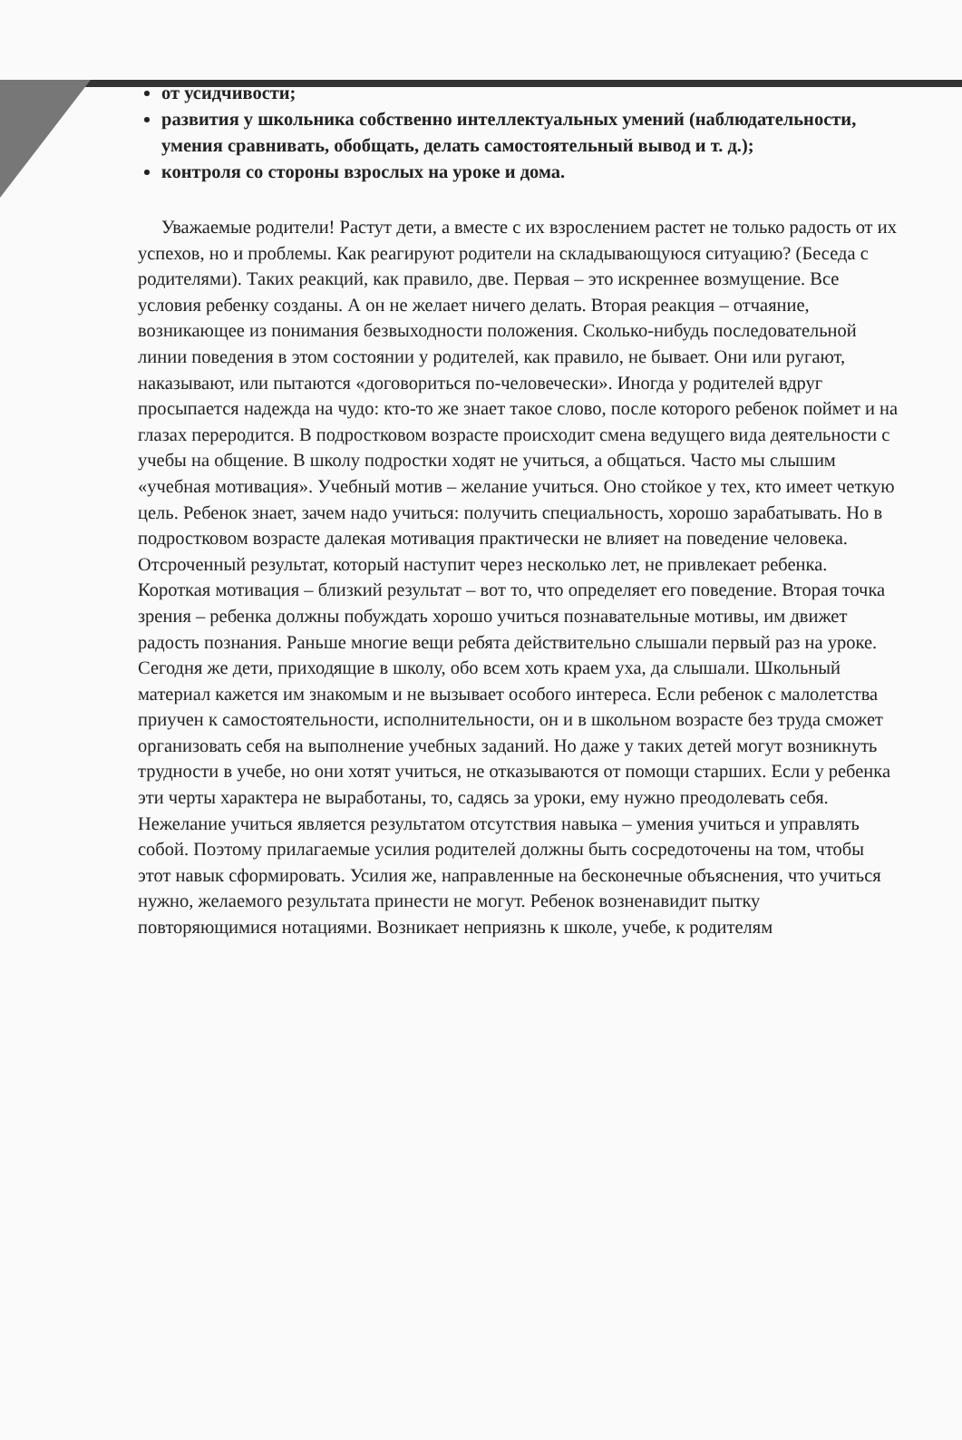от усидчивости;
развития у школьника собственно интеллектуальных умений (наблюдательности, умения сравнивать, обобщать, делать самостоятельный вывод и т. д.);
контроля со стороны взрослых на уроке и дома.
Уважаемые родители! Растут дети, а вместе с их взрослением растет не только радость от их успехов, но и проблемы. Как реагируют родители на складывающуюся ситуацию? (Беседа с родителями). Таких реакций, как правило, две. Первая – это искреннее возмущение. Все условия ребенку созданы. А он не желает ничего делать. Вторая реакция – отчаяние, возникающее из понимания безвыходности положения. Сколько-нибудь последовательной линии поведения в этом состоянии у родителей, как правило, не бывает. Они или ругают, наказывают, или пытаются «договориться по-человечески». Иногда у родителей вдруг просыпается надежда на чудо: кто-то же знает такое слово, после которого ребенок поймет и на глазах переродится. В подростковом возрасте происходит смена ведущего вида деятельности с учебы на общение. В школу подростки ходят не учиться, а общаться. Часто мы слышим «учебная мотивация». Учебный мотив – желание учиться. Оно стойкое у тех, кто имеет четкую цель. Ребенок знает, зачем надо учиться: получить специальность, хорошо зарабатывать. Но в подростковом возрасте далекая мотивация практически не влияет на поведение человека. Отсроченный результат, который наступит через несколько лет, не привлекает ребенка. Короткая мотивация – близкий результат – вот то, что определяет его поведение. Вторая точка зрения – ребенка должны побуждать хорошо учиться познавательные мотивы, им движет радость познания. Раньше многие вещи ребята действительно слышали первый раз на уроке. Сегодня же дети, приходящие в школу, обо всем хоть краем уха, да слышали. Школьный материал кажется им знакомым и не вызывает особого интереса. Если ребенок с малолетства приучен к самостоятельности, исполнительности, он и в школьном возрасте без труда сможет организовать себя на выполнение учебных заданий. Но даже у таких детей могут возникнуть трудности в учебе, но они хотят учиться, не отказываются от помощи старших. Если у ребенка эти черты характера не выработаны, то, садясь за уроки, ему нужно преодолевать себя. Нежелание учиться является результатом отсутствия навыка – умения учиться и управлять собой. Поэтому прилагаемые усилия родителей должны быть сосредоточены на том, чтобы этот навык сформировать. Усилия же, направленные на бесконечные объяснения, что учиться нужно, желаемого результата принести не могут. Ребенок возненавидит пытку повторяющимися нотациями. Возникает неприязнь к школе, учебе, к родителям